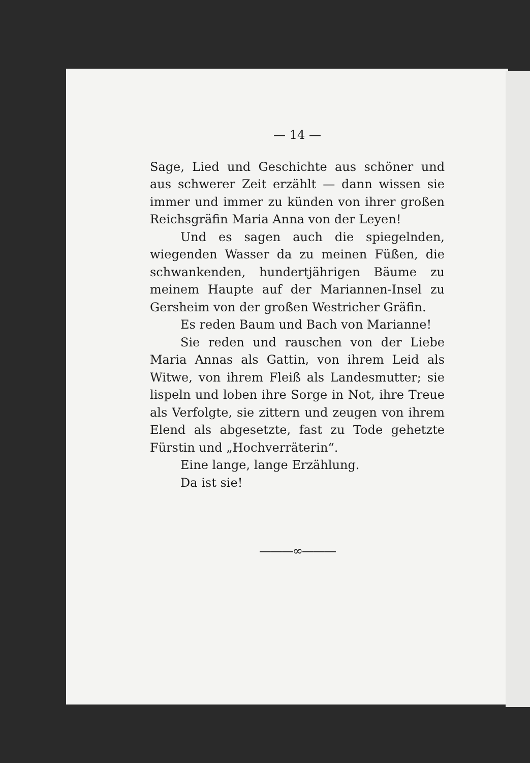— 14 —
Sage, Lied und Geschichte aus schöner und aus schwerer Zeit erzählt — dann wissen sie immer und immer zu künden von ihrer großen Reichs­gräfin Maria Anna von der Leyen!
Und es sagen auch die spiegelnden, wiegenden Wasser da zu meinen Füßen, die schwankenden, hundertjährigen Bäume zu meinem Haupte auf der Mariannen-Insel zu Gersheim von der großen Westricher Gräfin.
Es reden Baum und Bach von Marianne!
Sie reden und rauschen von der Liebe Maria Annas als Gattin, von ihrem Leid als Witwe, von ihrem Fleiß als Landesmutter; sie lispeln und loben ihre Sorge in Not, ihre Treue als Verfolgte, sie zittern und zeugen von ihrem Elend als ab­gesetzte, fast zu Tode gehetzte Fürstin und „Hoch­verräterin“.
Eine lange, lange Erzählung.
Da ist sie!
———∞———